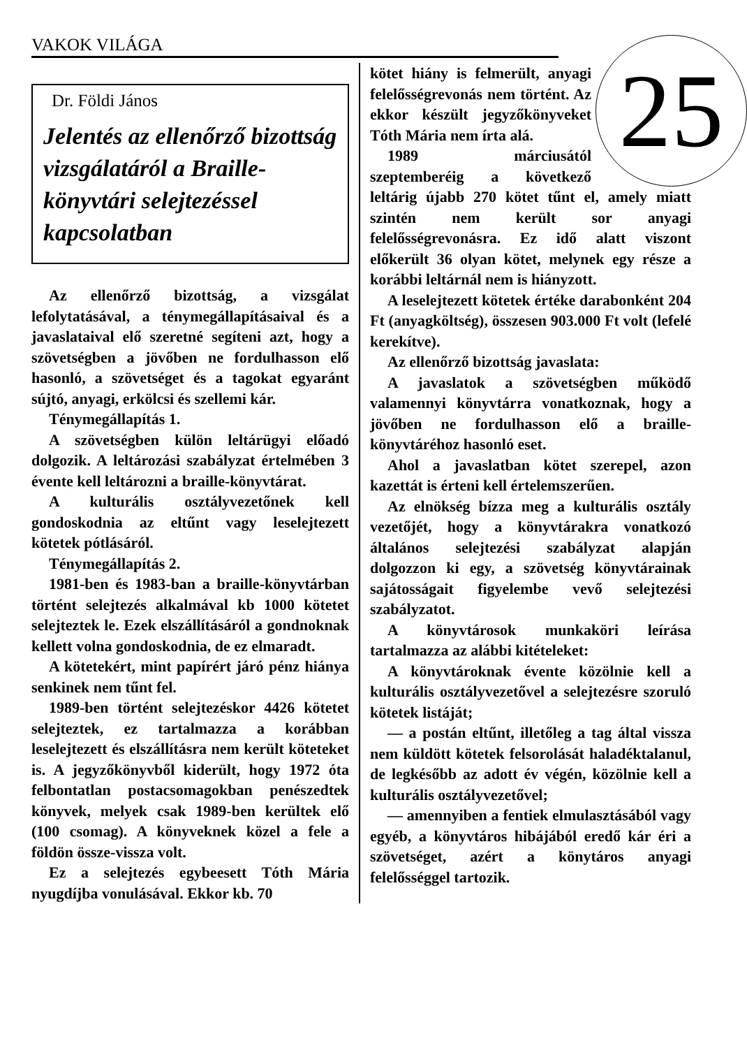VAKOK VILÁGA
Dr. Földi János
Jelentés az ellenőrző bizottság vizsgálatáról a Braille-könyvtári selejtezéssel kapcsolatban
Az ellenőrző bizottság, a vizsgálat lefolytatásával, a ténymegállapításaival és a javaslataival elő szeretné segíteni azt, hogy a szövetségben a jövőben ne fordulhasson elő hasonló, a szövetséget és a tagokat egyaránt sújtó, anyagi, erkölcsi és szellemi kár.
Ténymegállapítás 1.
A szövetségben külön leltárügyi előadó dolgozik. A leltározási szabályzat értelmében 3 évente kell leltározni a braille-könyvtárat.
A kulturális osztályvezetőnek kell gondoskodnia az eltűnt vagy leselejtezett kötetek pótlásáról.
Ténymegállapítás 2.
1981-ben és 1983-ban a braille-könyvtárban történt selejtezés alkalmával kb 1000 kötetet selejteztek le. Ezek elszállításáról a gondnoknak kellett volna gondoskodnia, de ez elmaradt.
A kötetekért, mint papírért járó pénz hiánya senkinek nem tűnt fel.
1989-ben történt selejtezéskor 4426 kötetet selejteztek, ez tartalmazza a korábban leselejtezett és elszállításra nem került köteteket is. A jegyzőkönyvből kiderült, hogy 1972 óta felbontatlan postacsomagokban penészedtek könyvek, melyek csak 1989-ben kerültek elő (100 csomag). A könyveknek közel a fele a földön össze-vissza volt.
Ez a selejtezés egybeesett Tóth Mária nyugdíjba vonulásával. Ekkor kb. 70
25
kötet hiány is felmerült, anyagi felelősségrevonás nem történt. Az ekkor készült jegyzőkönyveket Tóth Mária nem írta alá.
1989 márciusától szeptemberéig a következő leltárig újabb 270 kötet tűnt el, amely miatt szintén nem került sor anyagi felelősségrevonásra. Ez idő alatt viszont előkerült 36 olyan kötet, melynek egy része a korábbi leltárnál nem is hiányzott.
A leselejtezett kötetek értéke darabonként 204 Ft (anyagköltség), összesen 903.000 Ft volt (lefelé kerekítve).
Az ellenőrző bizottság javaslata:
A javaslatok a szövetségben működő valamennyi könyvtárra vonatkoznak, hogy a jövőben ne fordulhasson elő a braille-könyvtáréhoz hasonló eset.
Ahol a javaslatban kötet szerepel, azon kazettát is érteni kell értelemszerűen.
Az elnökség bízza meg a kulturális osztály vezetőjét, hogy a könyvtárakra vonatkozó általános selejtezési szabályzat alapján dolgozzon ki egy, a szövetség könyvtárainak sajátosságait figyelembe vevő selejtezési szabályzatot.
A könyvtárosok munkaköri leírása tartalmazza az alábbi kitételeket:
A könyvtároknak évente közölnie kell a kulturális osztályvezetővel a selejtezésre szoruló kötetek listáját;
— a postán eltűnt, illetőleg a tag által vissza nem küldött kötetek felsorolását haladéktalanul, de legkésőbb az adott év végén, közölnie kell a kulturális osztályvezetővel;
— amennyiben a fentiek elmulasztásából vagy egyéb, a könyvtáros hibájából eredő kár éri a szövetséget, azért a könytáros anyagi felelősséggel tartozik.